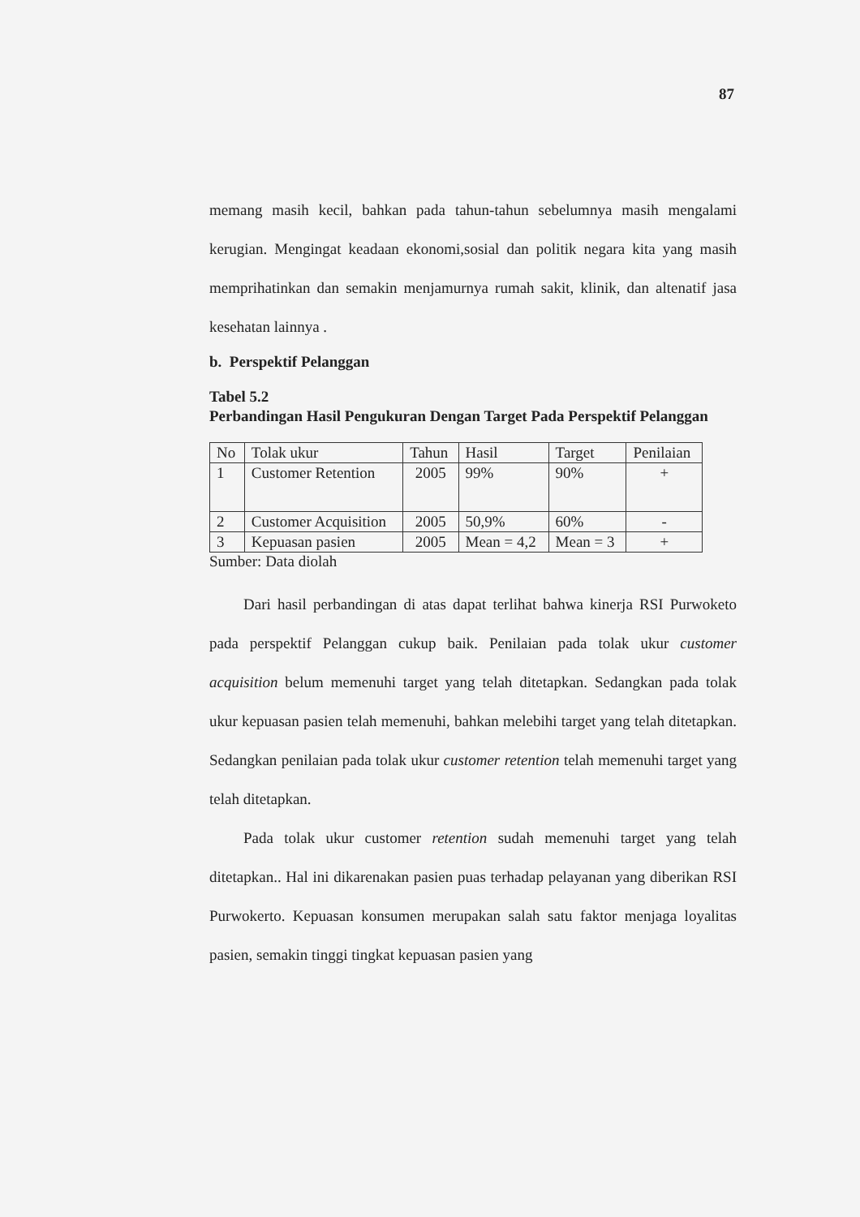87
memang masih kecil, bahkan pada tahun-tahun sebelumnya masih mengalami kerugian. Mengingat keadaan ekonomi,sosial dan politik negara kita yang masih memprihatinkan dan semakin menjamurnya rumah sakit, klinik, dan altenatif jasa kesehatan lainnya .
b. Perspektif Pelanggan
Tabel 5.2
Perbandingan Hasil Pengukuran Dengan Target Pada Perspektif Pelanggan
| No | Tolak ukur | Tahun | Hasil | Target | Penilaian |
| --- | --- | --- | --- | --- | --- |
| 1 | Customer Retention | 2005 | 99% | 90% | + |
| 2 | Customer Acquisition | 2005 | 50,9% | 60% | - |
| 3 | Kepuasan pasien | 2005 | Mean = 4,2 | Mean = 3 | + |
Sumber: Data diolah
Dari hasil perbandingan di atas dapat terlihat bahwa kinerja RSI Purwoketo pada perspektif Pelanggan cukup baik. Penilaian pada tolak ukur customer acquisition belum memenuhi target yang telah ditetapkan. Sedangkan pada tolak ukur kepuasan pasien telah memenuhi, bahkan melebihi target yang telah ditetapkan. Sedangkan penilaian pada tolak ukur customer retention telah memenuhi target yang telah ditetapkan.
Pada tolak ukur customer retention sudah memenuhi target yang telah ditetapkan.. Hal ini dikarenakan pasien puas terhadap pelayanan yang diberikan RSI Purwokerto. Kepuasan konsumen merupakan salah satu faktor menjaga loyalitas pasien, semakin tinggi tingkat kepuasan pasien yang